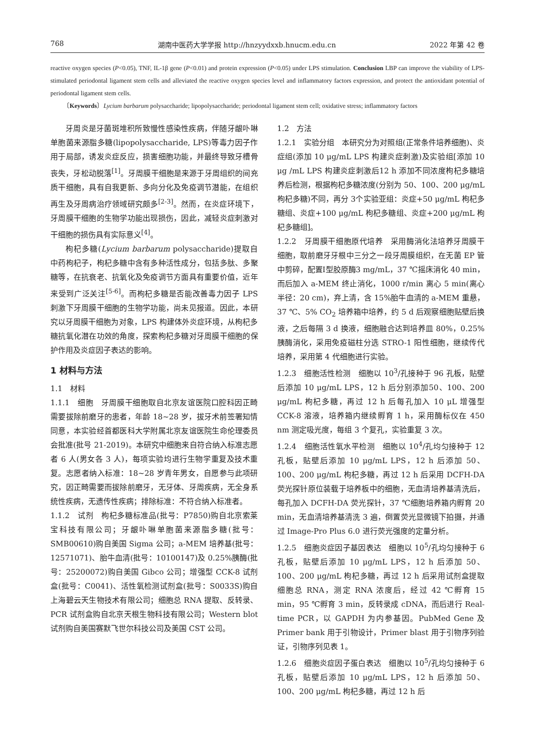768 湖南中医药大学学报 http://hnzyydxxb.hnucm.edu.cn 2022 年第 42 卷
reactive oxygen species (P<0.05), TNF, IL-1β gene (P<0.01) and protein expression (P<0.05) under LPS stimulation. Conclusion LBP can improve the viability of LPS-stimulated periodontal ligament stem cells and alleviated the reactive oxygen species level and inflammatory factors expression, and protect the antioxidant potential of periodontal ligament stem cells.
〔Keywords〕Lycium barbarum polysaccharide; lipopolysaccharide; periodontal ligament stem cell; oxidative stress; inflammatory factors
牙周炎是牙菌斑堆积所致慢性感染性疾病，伴随牙龈卟啉单胞菌来源脂多糖(lipopolysaccharide, LPS)等毒力因子作用于局部，诱发炎症反应，损害细胞功能，并最终导致牙槽骨丧失，牙松动脱落<sup>[1]</sup>。牙周膜干细胞是来源于牙周组织的间充质干细胞，具有自我更新、多向分化及免疫调节潜能，在组织再生及牙周病治疗领域研究颇多<sup>[2-3]</sup>。然而，在炎症环境下，牙周膜干细胞的生物学功能出现损伤，因此，减轻炎症刺激对干细胞的损伤具有实际意义<sup>[4]</sup>。
枸杞多糖(Lycium barbarum polysaccharide)提取自中药枸杞子，枸杞多糖中含有多种活性成分，包括多肽、多聚糖等，在抗衰老、抗氧化及免疫调节方面具有重要价值，近年来受到广泛关注<sup>[5-6]</sup>。而枸杞多糖是否能改善毒力因子 LPS 刺激下牙周膜干细胞的生物学功能，尚未见报道。因此，本研究以牙周膜干细胞为对象，LPS 构建体外炎症环境，从枸杞多糖抗氧化潜在功效的角度，探索枸杞多糖对牙周膜干细胞的保护作用及炎症因子表达的影响。
1 材料与方法
1.1　材料
1.1.1　细胞　牙周膜干细胞取自北京友谊医院口腔科因正畸需要拔除前磨牙的患者，年龄 18~28 岁，拔牙术前签署知情同意，本实验经首都医科大学附属北京友谊医院生命伦理委员会批准(批号 21-2019)。本研究中细胞来自符合纳入标准志愿者 6 人(男女各 3 人)，每项实验均进行生物学重复及技术重复。志愿者纳入标准：18~28 岁青年男女，自愿参与此项研究，因正畸需要而拔除前磨牙，无牙体、牙周疾病，无全身系统性疾病，无遗传性疾病；排除标准：不符合纳入标准者。
1.1.2　试剂　枸杞多糖标准品(批号：P7850)购自北京索莱宝科技有限公司；牙龈卟啉单胞菌来源脂多糖(批号：SMB00610)购自美国 Sigma 公司；a-MEM 培养基(批号：12571071)、胎牛血清(批号：10100147)及 0.25%胰酶(批号：25200072)购自美国 Gibco 公司；增强型 CCK-8 试剂盒(批号：C0041)、活性氧检测试剂盒(批号：S0033S)购自上海碧云天生物技术有限公司；细胞总 RNA 提取、反转录、PCR 试剂盒购自北京天根生物科技有限公司；Western blot 试剂购自美国赛默飞世尔科技公司及美国 CST 公司。
1.2　方法
1.2.1　实验分组　本研究分为对照组(正常条件培养细胞)、炎症组(添加 10 μg/mL LPS 构建炎症刺激)及实验组[添加 10 μg /mL LPS 构建炎症刺激后12 h 添加不同浓度枸杞多糖培养后检测，根据枸杞多糖浓度(分别为 50、100、200 μg/mL 枸杞多糖)不同，再分 3个实验亚组：炎症+50 μg/mL 枸杞多糖组、炎症+100 μg/mL 枸杞多糖组、炎症+200 μg/mL 枸杞多糖组]。
1.2.2　牙周膜干细胞原代培养　采用酶消化法培养牙周膜干细胞，取前磨牙牙根中三分之一段牙周膜组织，在无菌 EP 管中剪碎，配置Ⅰ型胶原酶3 mg/mL，37 ℃摇床消化 40 min，而后加入 a-MEM 终止消化，1000 r/min 离心 5 min(离心半径：20 cm)，弃上清，含 15%胎牛血清的 a-MEM 重悬，37 ℃、5% CO<sub>2</sub> 培养箱中培养，约 5 d 后观察细胞贴壁后换液，之后每隔 3 d 换液，细胞融合达到培养皿 80%，0.25%胰酶消化，采用免疫磁柱分选 STRO-1 阳性细胞，继续传代培养，采用第 4 代细胞进行实验。
1.2.3　细胞活性检测　细胞以 10<sup>3</sup>/孔接种于 96 孔板，贴壁后添加 10 μg/mL LPS，12 h 后分别添加50、100、200 μg/mL 枸杞多糖，再过 12 h 后每孔加入 10 μL 增强型 CCK-8 溶液，培养箱内继续孵育 1 h，采用酶标仪在 450 nm 测定吸光度，每组 3 个复孔，实验重复 3 次。
1.2.4　细胞活性氧水平检测　细胞以 10<sup>4</sup>/孔均匀接种于 12 孔板，贴壁后添加 10 μg/mL LPS，12 h 后添加 50、100、200 μg/mL 枸杞多糖，再过 12 h 后采用 DCFH-DA 荧光探针原位装载于培养板中的细胞，无血清培养基清洗后，每孔加入 DCFH-DA 荧光探针，37 ℃细胞培养箱内孵育 20 min，无血清培养基清洗 3 遍，倒置荧光显微镜下拍摄，并通过 Image-Pro Plus 6.0 进行荧光强度的定量分析。
1.2.5　细胞炎症因子基因表达　细胞以 10<sup>5</sup>/孔均匀接种于 6 孔板，贴壁后添加 10 μg/mL LPS，12 h 后添加 50、100、200 μg/mL 枸杞多糖，再过 12 h 后采用试剂盒提取细胞总 RNA，测定 RNA 浓度后，经过 42 ℃孵育 15 min，95 ℃孵育 3 min，反转录成 cDNA，而后进行 Real-time PCR，以 GAPDH 为内参基因。PubMed Gene 及 Primer bank 用于引物设计，Primer blast 用于引物序列验证，引物序列见表 1。
1.2.6　细胞炎症因子蛋白表达　细胞以 10<sup>5</sup>/孔均匀接种于 6 孔板，贴壁后添加 10 μg/mL LPS，12 h 后添加 50、100、200 μg/mL 枸杞多糖，再过 12 h 后